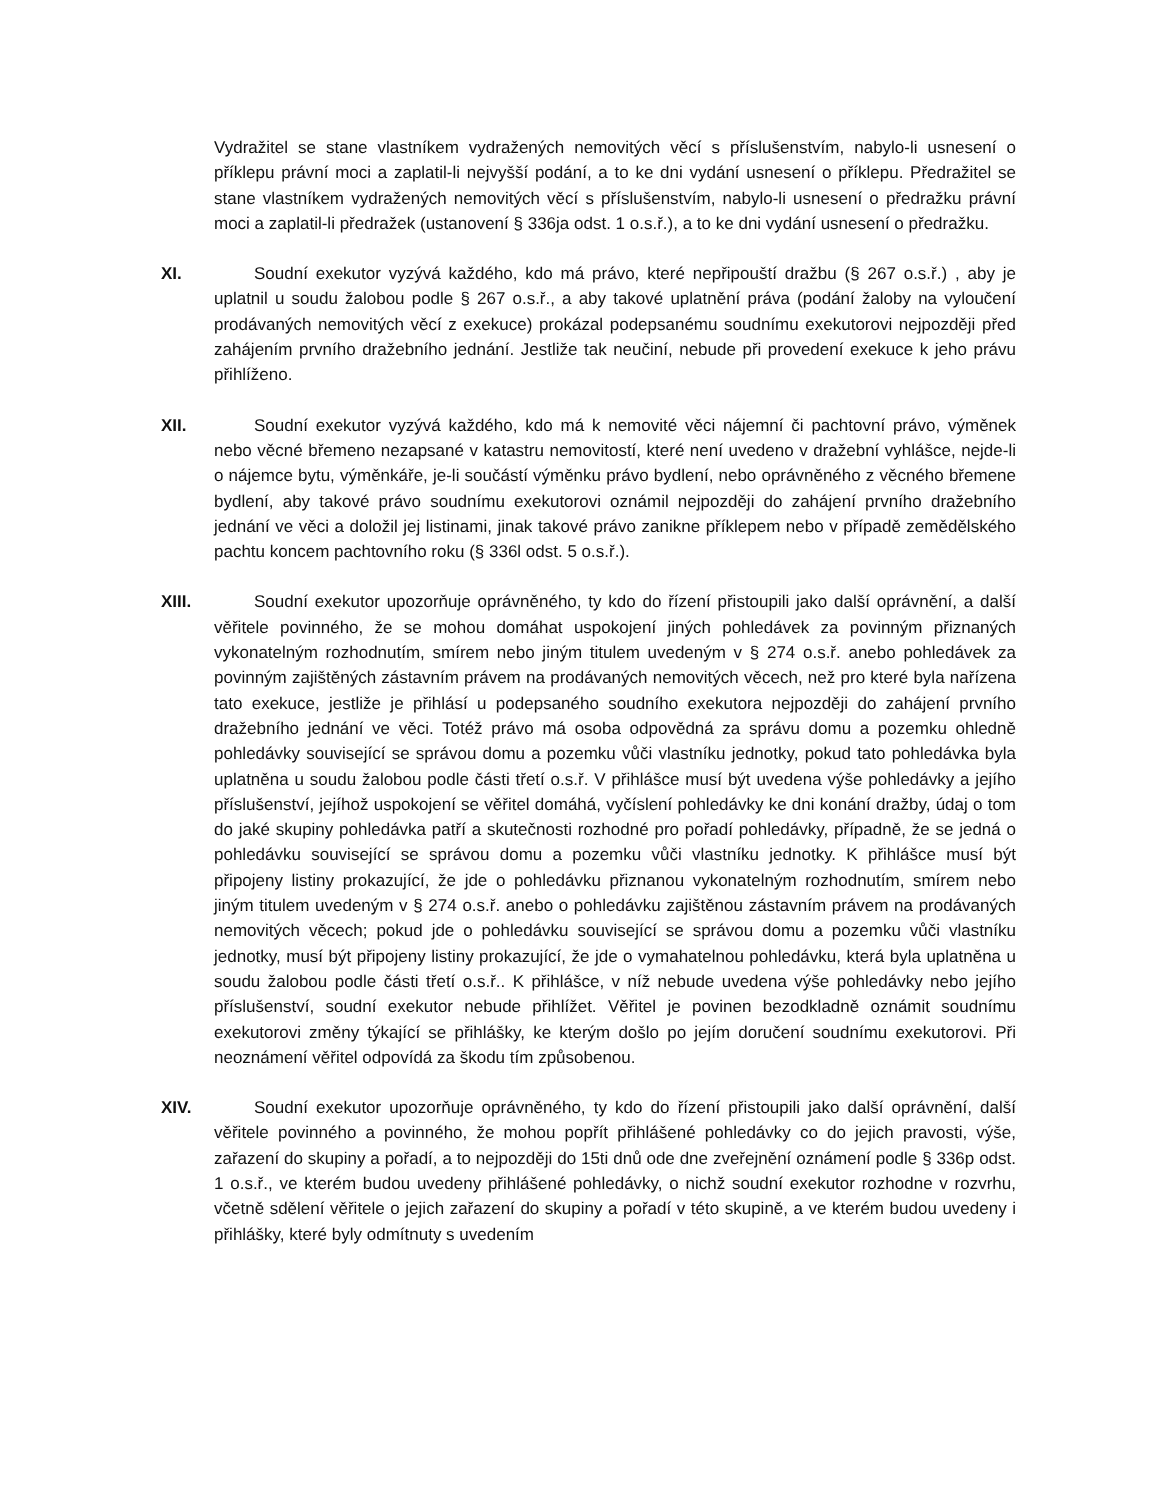Vydražitel se stane vlastníkem vydražených nemovitých věcí s příslušenstvím, nabylo-li usnesení o příklepu právní moci a zaplatil-li nejvyšší podání, a to ke dni vydání usnesení o příklepu. Předražitel se stane vlastníkem vydražených nemovitých věcí s příslušenstvím, nabylo-li usnesení o předražku právní moci a zaplatil-li předražek (ustanovení § 336ja odst. 1 o.s.ř.), a to ke dni vydání usnesení o předražku.
XI. Soudní exekutor vyzývá každého, kdo má právo, které nepřipouští dražbu (§ 267 o.s.ř.) , aby je uplatnil u soudu žalobou podle § 267 o.s.ř., a aby takové uplatnění práva (podání žaloby na vyloučení prodávaných nemovitých věcí z exekuce) prokázal podepsanému soudnímu exekutorovi nejpozději před zahájením prvního dražebního jednání. Jestliže tak neučiní, nebude při provedení exekuce k jeho právu přihlíženo.
XII. Soudní exekutor vyzývá každého, kdo má k nemovité věci nájemní či pachtovní právo, výměnek nebo věcné břemeno nezapsané v katastru nemovitostí, které není uvedeno v dražební vyhlášce, nejde-li o nájemce bytu, výměnkáře, je-li součástí výměnku právo bydlení, nebo oprávněného z věcného břemene bydlení, aby takové právo soudnímu exekutorovi oznámil nejpozději do zahájení prvního dražebního jednání ve věci a doložil jej listinami, jinak takové právo zanikne příklepem nebo v případě zemědělského pachtu koncem pachtovního roku (§ 336l odst. 5 o.s.ř.).
XIII. Soudní exekutor upozorňuje oprávněného, ty kdo do řízení přistoupili jako další oprávnění, a další věřitele povinného, že se mohou domáhat uspokojení jiných pohledávek za povinným přiznaných vykonatelným rozhodnutím, smírem nebo jiným titulem uvedeným v § 274 o.s.ř. anebo pohledávek za povinným zajištěných zástavním právem na prodávaných nemovitých věcech, než pro které byla nařízena tato exekuce, jestliže je přihlásí u podepsaného soudního exekutora nejpozději do zahájení prvního dražebního jednání ve věci. Totéž právo má osoba odpovědná za správu domu a pozemku ohledně pohledávky související se správou domu a pozemku vůči vlastníku jednotky, pokud tato pohledávka byla uplatněna u soudu žalobou podle části třetí o.s.ř. V přihlášce musí být uvedena výše pohledávky a jejího příslušenství, jejíhož uspokojení se věřitel domáhá, vyčíslení pohledávky ke dni konání dražby, údaj o tom do jaké skupiny pohledávka patří a skutečnosti rozhodné pro pořadí pohledávky, případně, že se jedná o pohledávku související se správou domu a pozemku vůči vlastníku jednotky. K přihlášce musí být připojeny listiny prokazující, že jde o pohledávku přiznanou vykonatelným rozhodnutím, smírem nebo jiným titulem uvedeným v § 274 o.s.ř. anebo o pohledávku zajištěnou zástavním právem na prodávaných nemovitých věcech; pokud jde o pohledávku související se správou domu a pozemku vůči vlastníku jednotky, musí být připojeny listiny prokazující, že jde o vymahatelnou pohledávku, která byla uplatněna u soudu žalobou podle části třetí o.s.ř.. K přihlášce, v níž nebude uvedena výše pohledávky nebo jejího příslušenství, soudní exekutor nebude přihlížet. Věřitel je povinen bezodkladně oznámit soudnímu exekutorovi změny týkající se přihlášky, ke kterým došlo po jejím doručení soudnímu exekutorovi. Při neoznámení věřitel odpovídá za škodu tím způsobenou.
XIV. Soudní exekutor upozorňuje oprávněného, ty kdo do řízení přistoupili jako další oprávnění, další věřitele povinného a povinného, že mohou popřít přihlášené pohledávky co do jejich pravosti, výše, zařazení do skupiny a pořadí, a to nejpozději do 15ti dnů ode dne zveřejnění oznámení podle § 336p odst. 1 o.s.ř., ve kterém budou uvedeny přihlášené pohledávky, o nichž soudní exekutor rozhodne v rozvrhu, včetně sdělení věřitele o jejich zařazení do skupiny a pořadí v této skupině, a ve kterém budou uvedeny i přihlášky, které byly odmítnuty s uvedením